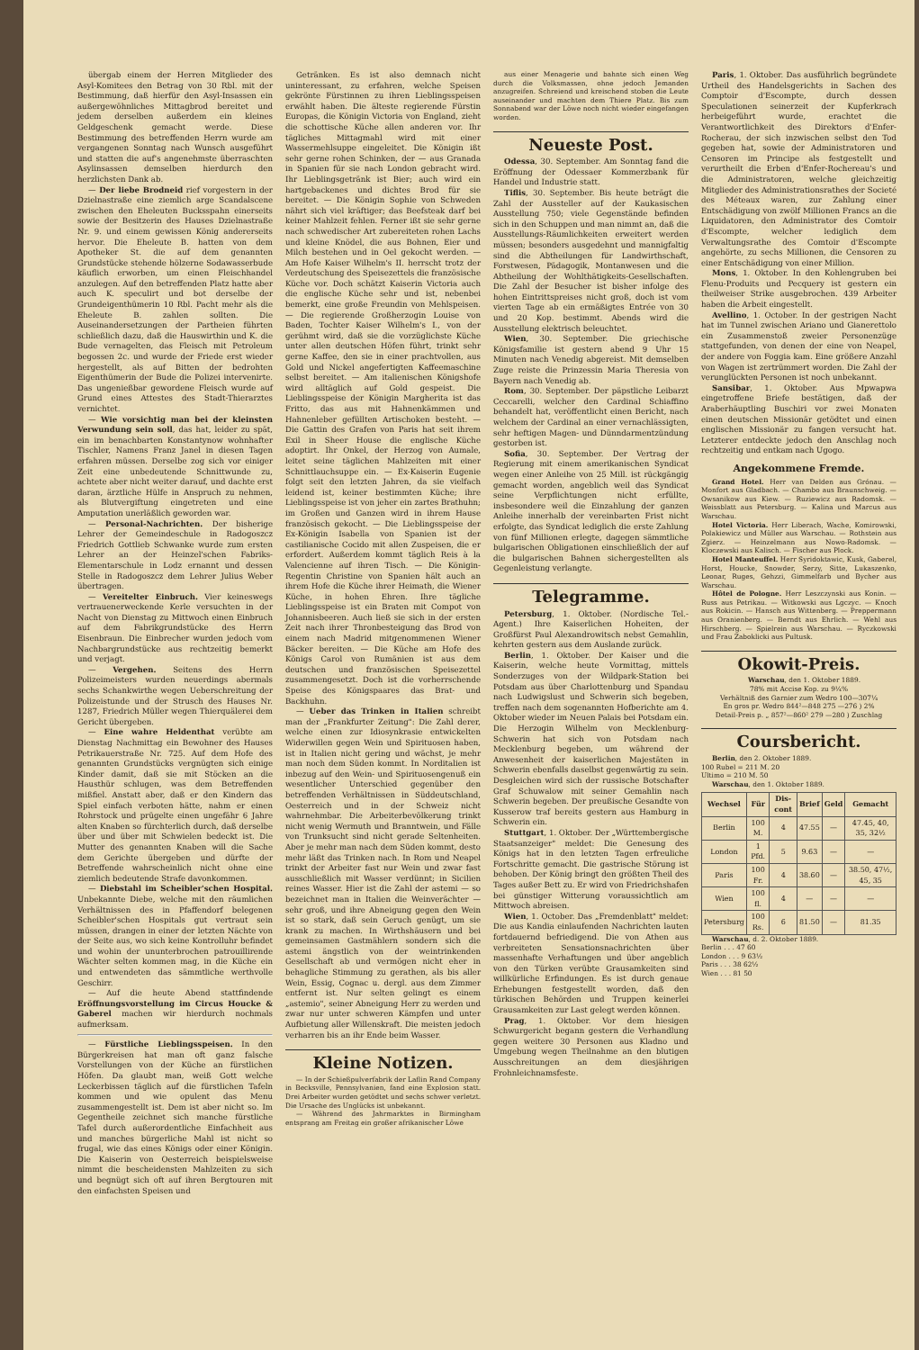übergab einem der Herren Mitglieder des Asyl-Komitees den Betrag von 30 Rbl. mit der Bestimmung, daß hierfür den Asyl-Insassen ein außergewöhnliches Mittagbrod bereitet und jedem derselben außerdem ein kleines Geldgeschenk gemacht werde. Diese Bestimmung des betreffenden Herrn wurde am vergangenen Sonntag nach Wunsch ausgeführt und statten die auf's angenehmste überraschten Asylinsassen demselben hierdurch den herzlichsten Dank ab.
— Der liebe Brodneid rief vorgestern in der Dzielnastraße eine ziemlich arge Scandalscene zwischen den Eheleuten Bucksspahn einerseits sowie der Besitzerin des Hauses Dzielnastraße Nr. 9. und einem gewissen König andererseits hervor. Die Eheleute B. hatten von dem Apotheker St. die auf dem genannten Grundstücke stehende hölzerne Sodawasserbude käuflich erworben, um einen Fleischhandel anzulegen. Auf den betreffenden Platz hatte aber auch K. speculirt und bot derselbe der Grundeigenthümerin 10 Rbl. Pacht mehr als die Eheleute B. zahlen sollten. Die Auseinandersetzungen der Partheien führten schließlich dazu, daß die Hauswirthin und K. die Bude vernagelten, das Fleisch mit Petroleum begossen 2c. und wurde der Friede erst wieder hergestellt, als auf Bitten der bedrohten Eigenthümerin der Bude die Polizei intervenirte. Das ungenießbar gewordene Fleisch wurde auf Grund eines Attestes des Stadt-Thierarztes vernichtet.
— Wie vorsichtig man bei der kleinsten Verwundung sein soll, das hat, leider zu spät, ein im benachbarten Konstantynow wohnhafter Tischler, Namens Franz Janel in diesen Tagen erfahren müssen. Derselbe zog sich vor einiger Zeit eine unbedeutende Schnittwunde zu, achtete aber nicht weiter darauf, und dachte erst daran, ärztliche Hülfe in Anspruch zu nehmen, als Blutvergiftung eingetreten und eine Amputation unerläßlich geworden war.
— Personal-Nachrichten. Der bisherige Lehrer der Gemeindeschule in Radogoszcz Friedrich Gottlieb Schwanke wurde zum ersten Lehrer an der Heinzel'schen Fabriks-Elementarschule in Lodz ernannt und dessen Stelle in Radogoszcz dem Lehrer Julius Weber übertragen.
— Vereitelter Einbruch. Vier keineswegs vertrauenerweckende Kerle versuchten in der Nacht von Dienstag zu Mittwoch einen Einbruch auf dem Fabrikgrundstücke des Herrn Eisenbraun. Die Einbrecher wurden jedoch vom Nachbargrundstücke aus rechtzeitig bemerkt und verjagt.
— Vergehen. Seitens des Herrn Polizeimeisters wurden neuerdings abermals sechs Schankwirthe wegen Ueberschreitung der Polizeistunde und der Strusch des Hauses Nr. 1287, Friedrich Müller wegen Thierquälerei dem Gericht übergeben.
— Eine wahre Heldenthat verübte am Dienstag Nachmittag ein Bewohner des Hauses Petrikauerstraße Nr. 725. Auf dem Hofe des genannten Grundstücks vergnügten sich einige Kinder damit, daß sie mit Stöcken an die Hausthür schlugen, was dem Betreffenden mißfiel. Anstatt aber, daß er den Kindern das Spiel einfach verboten hätte, nahm er einen Rohrstock und prügelte einen ungefähr 6 Jahre alten Knaben so fürchterlich durch, daß derselbe über und über mit Schwielen bedeckt ist. Die Mutter des genannten Knaben will die Sache dem Gerichte übergeben und dürfte der Betreffende wahrscheinlich nicht ohne eine ziemlich bedeutende Strafe davonkommen.
— Diebstahl im Scheibler'schen Hospital. Unbekannte Diebe, welche mit den räumlichen Verhältnissen des in Pfaffendorf belegenen Scheibler'schen Hospitals gut vertraut sein müssen, drangen in einer der letzten Nächte von der Seite aus, wo sich keine Kontrolluhr befindet und wohin der ununterbrochen patrouillirende Wächter selten kommen mag, in die Küche ein und entwendeten das sämmtliche werthvolle Geschirr.
— Auf die heute Abend stattfindende Eröffnungsvorstellung im Circus Houcke & Gaberel machen wir hierdurch nochmals aufmerksam.
— Fürstliche Lieblingsspeisen. In den Bürgerkreisen hat man oft ganz falsche Vorstellungen von der Küche an fürstlichen Höfen. Da glaubt man, weiß Gott welche Leckerbissen täglich auf die fürstlichen Tafeln kommen und wie opulent das Menu zusammengestellt ist. Dem ist aber nicht so. Im Gegentheile zeichnet sich manche fürstliche Tafel durch außerordentliche Einfachheit aus und manches bürgerliche Mahl ist nicht so frugal, wie das eines Königs oder einer Königin. Die Kaiserin von Oesterreich beispielsweise nimmt die bescheidensten Mahlzeiten zu sich und begnügt sich oft auf ihren Bergtouren mit den einfachsten Speisen und
Getränken. Es ist also demnach nicht uninteressant, zu erfahren, welche Speisen gekrönte Fürstinnen zu ihren Lieblingsspeisen erwählt haben. Die älteste regierende Fürstin Europas, die Königin Victoria von England, zieht die schottische Küche allen anderen vor. Ihr tägliches Mittagmahl wird mit einer Wassermehlsuppe eingeleitet. Die Königin ißt sehr gerne rohen Schinken, der — aus Granada in Spanien für sie nach London gebracht wird. Ihr Lieblingsgetränk ist Bier; auch wird ein hartgebackenes und dichtes Brod für sie bereitet. — Die Königin Sophie von Schweden nährt sich viel kräftiger; das Beefsteak darf bei keiner Mahlzeit fehlen. Ferner ißt sie sehr gerne nach schwedischer Art zubereiteten rohen Lachs und kleine Knödel, die aus Bohnen, Eier und Milch bestehen und in Oel gekocht werden. — Am Hofe Kaiser Wilhelm's II. herrscht trotz der Verdeutschung des Speisezettels die französische Küche vor. Doch schätzt Kaiserin Victoria auch die englische Küche sehr und ist, nebenbei bemerkt, eine große Freundin von Mehlspeisen. — Die regierende Großherzogin Louise von Baden, Tochter Kaiser Wilhelm's I., von der gerühmt wird, daß sie die vorzüglichste Küche unter allen deutschen Höfen führt, trinkt sehr gerne Kaffee, den sie in einer prachtvollen, aus Gold und Nickel angefertigten Kaffeemaschine selbst bereitet. — Am italienischen Königshofe wird alltäglich auf Gold gespeist. Die Lieblingsspeise der Königin Margherita ist das Fritto, das aus mit Hahnenkämmen und Hahnenleber gefüllten Artischoken besteht. — Die Gattin des Grafen von Paris hat seit ihrem Exil in Sheer House die englische Küche adoptirt. Ihr Onkel, der Herzog von Aumale, leitet seine täglichen Mahlzeiten mit einer Schnittlauchsuppe ein. — Ex-Kaiserin Eugenie folgt seit den letzten Jahren, da sie vielfach leidend ist, keiner bestimmten Küche; ihre Lieblingsspeise ist von jeher ein zartes Brathuhn; im Großen und Ganzen wird in ihrem Hause französisch gekocht. — Die Lieblingsspeise der Ex-Königin Isabella von Spanien ist der castilianische Cocido mit allen Zuspeisen, die er erfordert. Außerdem kommt täglich Reis à la Valencienne auf ihren Tisch. — Die Königin-Regentin Christine von Spanien hält auch an ihrem Hofe die Küche ihrer Heimath, die Wiener Küche, in hohen Ehren. Ihre tägliche Lieblingsspeise ist ein Braten mit Compot von Johannisbeeren. Auch ließ sie sich in der ersten Zeit nach ihrer Thronbesteigung das Brod von einem nach Madrid mitgenommenen Wiener Bäcker bereiten. — Die Küche am Hofe des Königs Carol von Rumänien ist aus dem deutschen und französischen Speisezettel zusammengesetzt. Doch ist die vorherrschende Speise des Königspaares das Brat- und Backhuhn.
— Ueber das Trinken in Italien schreibt man der „Frankfurter Zeitung": Die Zahl derer, welche einen zur Idiosynkrasie entwickelten Widerwillen gegen Wein und Spirituosen haben, ist in Italien nicht gering und wächst, je mehr man noch dem Süden kommt. In Norditalien ist inbezug auf den Wein- und Spirituosengenuß ein wesentlicher Unterschied gegenüber den betreffenden Verhältnissen in Süddeutschland, Oesterreich und in der Schweiz nicht wahrnehmbar. Die Arbeiterbevölkerung trinkt nicht wenig Wermuth und Branntwein, und Fälle von Trunksucht sind nicht gerade Seltenheiten. Aber je mehr man nach dem Süden kommt, desto mehr läßt das Trinken nach. In Rom und Neapel trinkt der Arbeiter fast nur Wein und zwar fast ausschließlich mit Wasser verdünnt; in Sicilien reines Wasser. Hier ist die Zahl der astemi — so bezeichnet man in Italien die Weinverächter — sehr groß, und ihre Abneigung gegen den Wein ist so stark, daß sein Geruch genügt, um sie krank zu machen. In Wirthshäusern und bei gemeinsamen Gastmählern sondern sich die astemi ängstlich von der weintrinkenden Gesellschaft ab und vermögen nicht eher in behagliche Stimmung zu gerathen, als bis aller Wein, Essig, Cognac u. dergl. aus dem Zimmer entfernt ist. Nur selten gelingt es einem „astemio", seiner Abneigung Herr zu werden und zwar nur unter schweren Kämpfen und unter Aufbietung aller Willenskraft. Die meisten jedoch verharren bis an ihr Ende beim Wasser.
Kleine Notizen.
— In der Schießpulverfabrik der Laflin Rand Company in Becksville, Pennsylvanien, fand eine Explosion statt. Drei Arbeiter wurden getödtet und sechs schwer verletzt. Die Ursache des Unglücks ist unbekannt.
— Während des Jahrmarktes in Birmingham entsprang am Freitag ein großer afrikanischer Löwe
aus einer Menagerie und bahnte sich einen Weg durch die Volksmassen, ohne jedoch Jemanden anzugreifen. Schreiend und kreischend stoben die Leute auseinander und machten dem Thiere Platz. Bis zum Sonnabend war der Löwe noch nicht wieder eingefangen worden.
Neueste Post.
Odessa, 30. September. Am Sonntag fand die Eröffnung der Odessaer Kommerzbank für Handel und Industrie statt.
Tiflis, 30. September. Bis heute beträgt die Zahl der Aussteller auf der Kaukasischen Ausstellung 750; viele Gegenstände befinden sich in den Schuppen und man nimmt an, daß die Ausstellungs-Räumlichkeiten erweitert werden müssen; besonders ausgedehnt und mannigfaltig sind die Abtheilungen für Landwirthschaft, Forstwesen, Pädagogik, Montanwesen und die Abtheilung der Wohlthätigkeits-Gesellschaften. Die Zahl der Besucher ist bisher infolge des hohen Eintrittspreises nicht groß, doch ist vom vierten Tage ab ein ermäßigtes Entrée von 30 und 20 Kop. bestimmt. Abends wird die Ausstellung elektrisch beleuchtet.
Wien, 30. September. Die griechische Königsfamilie ist gestern abend 9 Uhr 15 Minuten nach Venedig abgereist. Mit demselben Zuge reiste die Prinzessin Maria Theresia von Bayern nach Venedig ab.
Rom, 30. September. Der päpstliche Leibarzt Ceccarelli, welcher den Cardinal Schiaffino behandelt hat, veröffentlicht einen Bericht, nach welchem der Cardinal an einer vernachlässigten, sehr heftigen Magen- und Dünndarmentzündung gestorben ist.
Sofia, 30. September. Der Vertrag der Regierung mit einem amerikanischen Syndicat wegen einer Anleihe von 25 Mill. ist rückgängig gemacht worden, angeblich weil das Syndicat seine Verpflichtungen nicht erfüllte, insbesondere weil die Einzahlung der ganzen Anleihe innerhalb der vereinbarten Frist nicht erfolgte, das Syndicat lediglich die erste Zahlung von fünf Millionen erlegte, dagegen sämmtliche bulgarischen Obligationen einschließlich der auf die bulgarischen Bahnen sichergestellten als Gegenleistung verlangte.
Telegramme.
Petersburg, 1. Oktober. (Nordische Tel.-Agent.) Ihre Kaiserlichen Hoheiten, der Großfürst Paul Alexandrowitsch nebst Gemahlin, kehrten gestern aus dem Auslande zurück.
Berlin, 1. Oktober. Der Kaiser und die Kaiserin, welche heute Vormittag, mittels Sonderzuges von der Wildpark-Station bei Potsdam aus über Charlottenburg und Spandau nach Ludwigslust und Schwerin sich begeben, treffen nach dem sogenannten Hofberichte am 4. Oktober wieder im Neuen Palais bei Potsdam ein. Die Herzogin Wilhelm von Mecklenburg-Schwerin hat sich von Potsdam nach Mecklenburg begeben, um während der Anwesenheit der kaiserlichen Majestäten in Schwerin ebenfalls daselbst gegenwärtig zu sein. Desgleichen wird sich der russische Botschafter Graf Schuwalow mit seiner Gemahlin nach Schwerin begeben. Der preußische Gesandte von Kusserow traf bereits gestern aus Hamburg in Schwerin ein.
Stuttgart, 1. Oktober. Der „Württembergische Staatsanzeiger" meldet: Die Genesung des Königs hat in den letzten Tagen erfreuliche Fortschritte gemacht. Die gastrische Störung ist behoben. Der König bringt den größten Theil des Tages außer Bett zu. Er wird von Friedrichshafen bei günstiger Witterung voraussichtlich am Mittwoch abreisen.
Wien, 1. October. Das „Fremdenblatt" meldet: Die aus Kandia einlaufenden Nachrichten lauten fortdauernd befriedigend. Die von Athen aus verbreiteten Sensationsnachrichten über massenhafte Verhaftungen und über angeblich von den Türken verübte Grausamkeiten sind willkürliche Erfindungen. Es ist durch genaue Erhebungen festgestellt worden, daß den türkischen Behörden und Truppen keinerlei Grausamkeiten zur Last gelegt werden können.
Prag, 1. Oktober. Vor dem hiesigen Schwurgericht begann gestern die Verhandlung gegen weitere 30 Personen aus Kladno und Umgebung wegen Theilnahme an den blutigen Ausschreitungen an dem diesjährigen Frohnleichnamsfeste.
Paris, 1. Oktober. Das ausführlich begründete Urtheil des Handelsgerichts in Sachen des Comptoir d'Escompte, durch dessen Speculationen seinerzeit der Kupferkrach herbeigeführt wurde, erachtet die Verantwortlichkeit des Direktors d'Enfer-Rocherau, der sich inzwischen selbst den Tod gegeben hat, sowie der Administratoren und Censoren im Principe als festgestellt und verurtheilt die Erben d'Enfer-Rochereau's und die Administratoren, welche gleichzeitig Mitglieder des Administrationsrathes der Societé des Méteaux waren, zur Zahlung einer Entschädigung von zwölf Millionen Francs an die Liquidatoren, den Administrator des Comtoir d'Escompte, welcher lediglich dem Verwaltungsrathe des Comtoir d'Escompte angehörte, zu sechs Millionen, die Censoren zu einer Entschädigung von einer Million.
Mons, 1. Oktober. In den Kohlengruben bei Flenu-Produits und Pecquery ist gestern ein theilweiser Strike ausgebrochen. 439 Arbeiter haben die Arbeit eingestellt.
Avellino, 1. October. In der gestrigen Nacht hat im Tunnel zwischen Ariano und Gianerettolo ein Zusammenstoß zweier Personenzüge stattgefunden, von denen der eine von Neapel, der andere von Foggia kam. Eine größere Anzahl von Wagen ist zertrümmert worden. Die Zahl der verunglückten Personen ist noch unbekannt.
Sansibar, 1. Oktober. Aus Mpwapwa eingetroffene Briefe bestätigen, daß der Araberhäuptling Buschiri vor zwei Monaten einen deutschen Missionär getödtet und einen englischen Missionär zu fangen versucht hat. Letzterer entdeckte jedoch den Anschlag noch rechtzeitig und entkam nach Ugogo.
Angekommene Fremde.
Grand Hotel. Herr van Delden aus Grónau. — Monfort aus Gladbach. — Chambo aus Braunschweig. — Owsanikow aus Kiew. — Ruziewicz aus Radomsk. — Weissblatt aus Petersburg. — Kalina und Marcus aus Warschau.
Hotel Victoria. Herr Liberach, Wache, Komirowski, Polakiewicz und Müller aus Warschau. — Rothstein aus Zgierz. — Heinzelmann aus Nowo-Radomsk. — Kloczewski aus Kalisch. — Fischer aus Plock.
Hotel Manteuffel. Herr Syridoktawic, Kusk, Gaberel, Horst, Houcke, Snowder, Serzy, Sitte, Lukaszenko, Leonar, Ruges, Gehzzi, Gimmelfarb und Bycher aus Warschau.
Hôtel de Pologne. Herr Leszczynski aus Konin. — Russ aus Petrikau. — Witkowski aus Lgczyc. — Knoch aus Rokicin. — Hansch aus Wittenberg. — Preppermann aus Oranienberg. — Berndt aus Ehrlich. — Wehl aus Hirschberg. — Spielrein aus Warschau. — Ryczkowski und Frau Zaboklicki aus Pultusk.
Okowit-Preis.
Warschau, den 1. Oktober 1889.
78% mit Accise Kop. zu 9¼%
Verhältniß des Garnier zum Wedro 100—307¼
En gros pr. Wedro 844²—848 275 —276 ) 2%
Detail-Preis p. „ 857²—860² 279 —280 ) Zuschlag
Coursbericht.
Berlin, den 2. Oktober 1889.
100 Rubel = 211 M. 20
Ultimo = 210 M. 50
Warschau, den 1. Oktober 1889.
| Wechsel | Für | Dis-cont | Brief | Geld | Gemacht |
| --- | --- | --- | --- | --- | --- |
| Berlin | 100 M. | 4 | 47.55 | — | 47.45, 40, 35, 32½ |
| London | 1 Pfd. | 5 | 9.63 | — | — |
| Paris | 100 Fr. | 4 | 38.60 | — | 38.50, 47½, 45, 35 |
| Wien | 100 fl. | 4 | — | — | — |
| Petersburg | 100 Rs. | 6 | 81.50 | — | 81.35 |
Warschau, d. 2. Oktober 1889.
Berlin . . . 47 60
London . . . 9 63½
Paris . . . 38 62½
Wien . . . 81 50